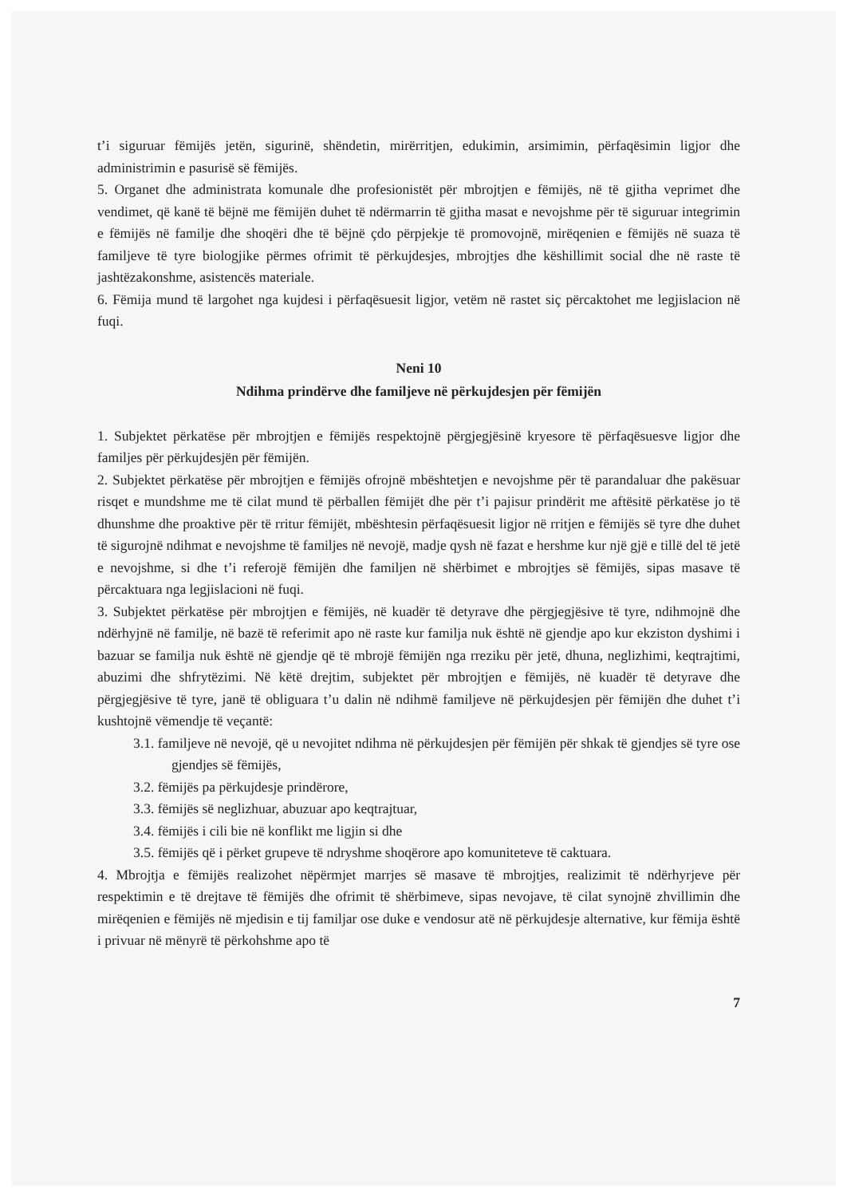t’i siguruar fëmijës jetën, sigurinë, shëndetin, mirërritjen, edukimin, arsimimin, përfaqësimin ligjor dhe administrimin e pasurisë së fëmijës.
5. Organet dhe administrata komunale dhe profesionistët për mbrojtjen e fëmijës, në të gjitha veprimet dhe vendimet, që kanë të bëjnë me fëmijën duhet të ndërmarrin të gjitha masat e nevojshme për të siguruar integrimin e fëmijës në familje dhe shoqëri dhe të bëjnë çdo përpjekje të promovojnë, mirëqenien e fëmijës në suaza të familjeve të tyre biologjike përmes ofrimit të përkujdesjes, mbrojtjes dhe këshillimit social dhe në raste të jashtëzakonshme, asistencës materiale.
6. Fëmija mund të largohet nga kujdesi i përfaqësuesit ligjor, vetëm në rastet siç përcaktohet me legjislacion në fuqi.
Neni 10
Ndihma prindërve dhe familjeve në përkujdesjen për fëmijën
1. Subjektet përkatëse për mbrojtjen e fëmijës respektojnë përgjegjësinë kryesore të përfaqësuesve ligjor dhe familjes për përkujdesjën për fëmijën.
2. Subjektet përkatëse për mbrojtjen e fëmijës ofrojnë mbështetjen e nevojshme për të parandaluar dhe pakësuar risqet e mundshme me të cilat mund të përballen fëmijët dhe për t’i pajisur prindërit me aftësitë përkatëse jo të dhunshme dhe proaktive për të rritur fëmijët, mbështesin përfaqësuesit ligjor në rritjen e fëmijës së tyre dhe duhet të sigurojnë ndihmat e nevojshme të familjes në nevojë, madje qysh në fazat e hershme kur një gjë e tillë del të jetë e nevojshme, si dhe t’i referojë fëmijën dhe familjen në shërbimet e mbrojtjes së fëmijës, sipas masave të përcaktuara nga legjislacioni në fuqi.
3. Subjektet përkatëse për mbrojtjen e fëmijës, në kuadër të detyrave dhe përgjegjësive të tyre, ndihmojnë dhe ndërhyjnë në familje, në bazë të referimit apo në raste kur familja nuk është në gjendje apo kur ekziston dyshimi i bazuar se familja nuk është në gjendje që të mbrojë fëmijën nga rreziku për jetë, dhuna, neglizhimi, keqtrajtimi, abuzimi dhe shfrytëzimi. Në këtë drejtim, subjektet për mbrojtjen e fëmijës, në kuadër të detyrave dhe përgjegjësive të tyre, janë të obliguara t’u dalin në ndihmë familjeve në përkujdesjen për fëmijën dhe duhet t’i kushtojnë vëmendje të veçantë:
3.1. familjeve në nevojë, që u nevojitet ndihma në përkujdesjen për fëmijën për shkak të gjendjes së tyre ose gjendjes së fëmijës,
3.2. fëmijës pa përkujdesje prindërore,
3.3. fëmijës së neglizhuar, abuzuar apo keqtrajtuar,
3.4. fëmijës i cili bie në konflikt me ligjin si dhe
3.5. fëmijës që i përket grupeve të ndryshme shoqërore apo komuniteteve të caktuara.
4. Mbrojtja e fëmijës realizohet nëpërmjet marrjes së masave të mbrojtjes, realizimit të ndërhyrjeve për respektimin e të drejtave të fëmijës dhe ofrimit të shërbimeve, sipas nevojave, të cilat synojnë zhvillimin dhe mirëqenien e fëmijës në mjedisin e tij familjar ose duke e vendosur atë në përkujdesje alternative, kur fëmija është i privuar në mënyrë të përkohshme apo të
7